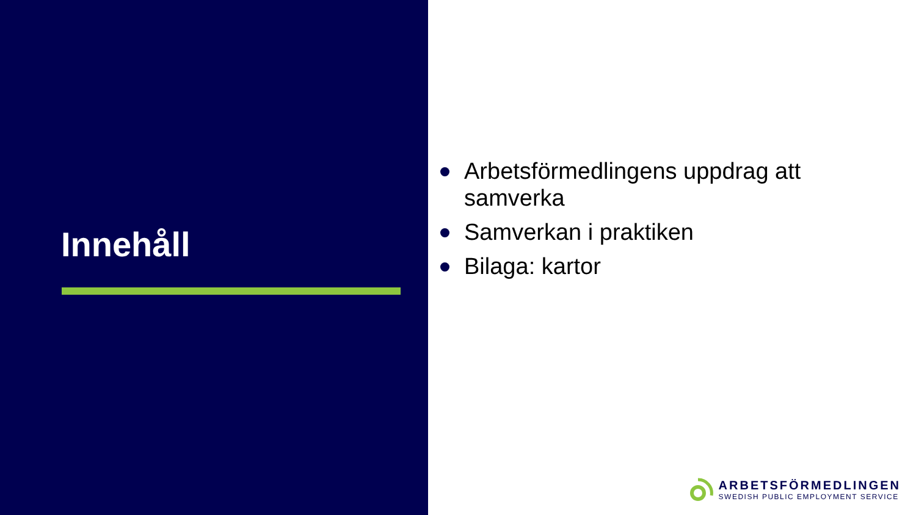Innehåll
Arbetsförmedlingens uppdrag att samverka
Samverkan i praktiken
Bilaga: kartor
ARBETSFÖRMEDLINGEN
SWEDISH PUBLIC EMPLOYMENT SERVICE